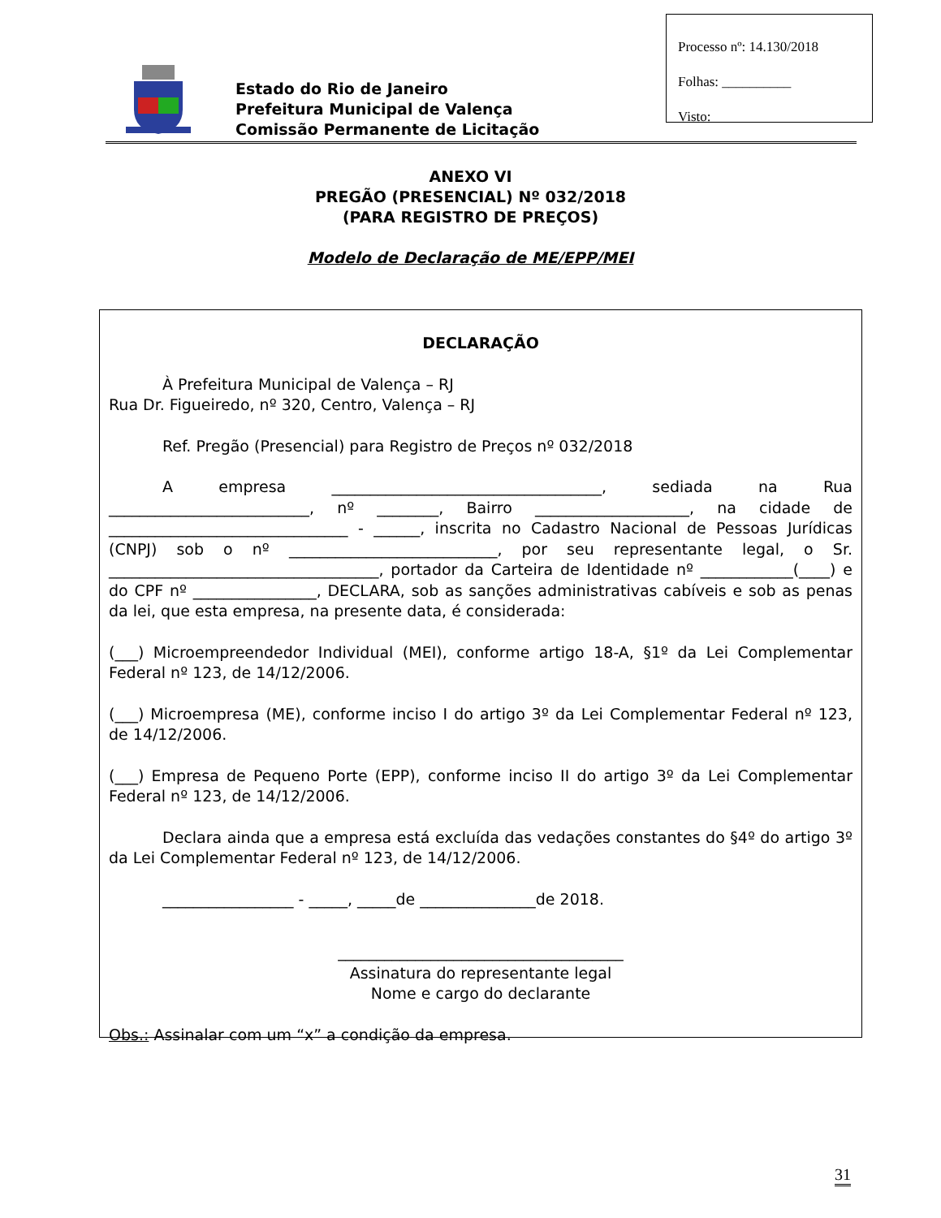Processo nº: 14.130/2018
Folhas: __________
Visto:
Estado do Rio de Janeiro
Prefeitura Municipal de Valença
Comissão Permanente de Licitação
ANEXO VI
PREGÃO (PRESENCIAL) Nº 032/2018
(PARA REGISTRO DE PREÇOS)
Modelo de Declaração de ME/EPP/MEI
DECLARAÇÃO
À Prefeitura Municipal de Valença – RJ
Rua Dr. Figueiredo, nº 320, Centro, Valença – RJ
Ref. Pregão (Presencial) para Registro de Preços nº 032/2018
A empresa ___________________________________, sediada na Rua __________________________, nº ________, Bairro ____________________, na cidade de _______________________________ - ______, inscrita no Cadastro Nacional de Pessoas Jurídicas (CNPJ) sob o nº ___________________________, por seu representante legal, o Sr. ___________________________________, portador da Carteira de Identidade nº ____________(____) e do CPF nº ________________, DECLARA, sob as sanções administrativas cabíveis e sob as penas da lei, que esta empresa, na presente data, é considerada:
(___) Microempreendedor Individual (MEI), conforme artigo 18-A, §1º da Lei Complementar Federal nº 123, de 14/12/2006.
(___) Microempresa (ME), conforme inciso I do artigo 3º da Lei Complementar Federal nº 123, de 14/12/2006.
(___) Empresa de Pequeno Porte (EPP), conforme inciso II do artigo 3º da Lei Complementar Federal nº 123, de 14/12/2006.
Declara ainda que a empresa está excluída das vedações constantes do §4º do artigo 3º da Lei Complementar Federal nº 123, de 14/12/2006.
_________________ - _____, _____de _______________de 2018.
_____________________________________
Assinatura do representante legal
Nome e cargo do declarante
Obs.: Assinalar com um “x” a condição da empresa.
31